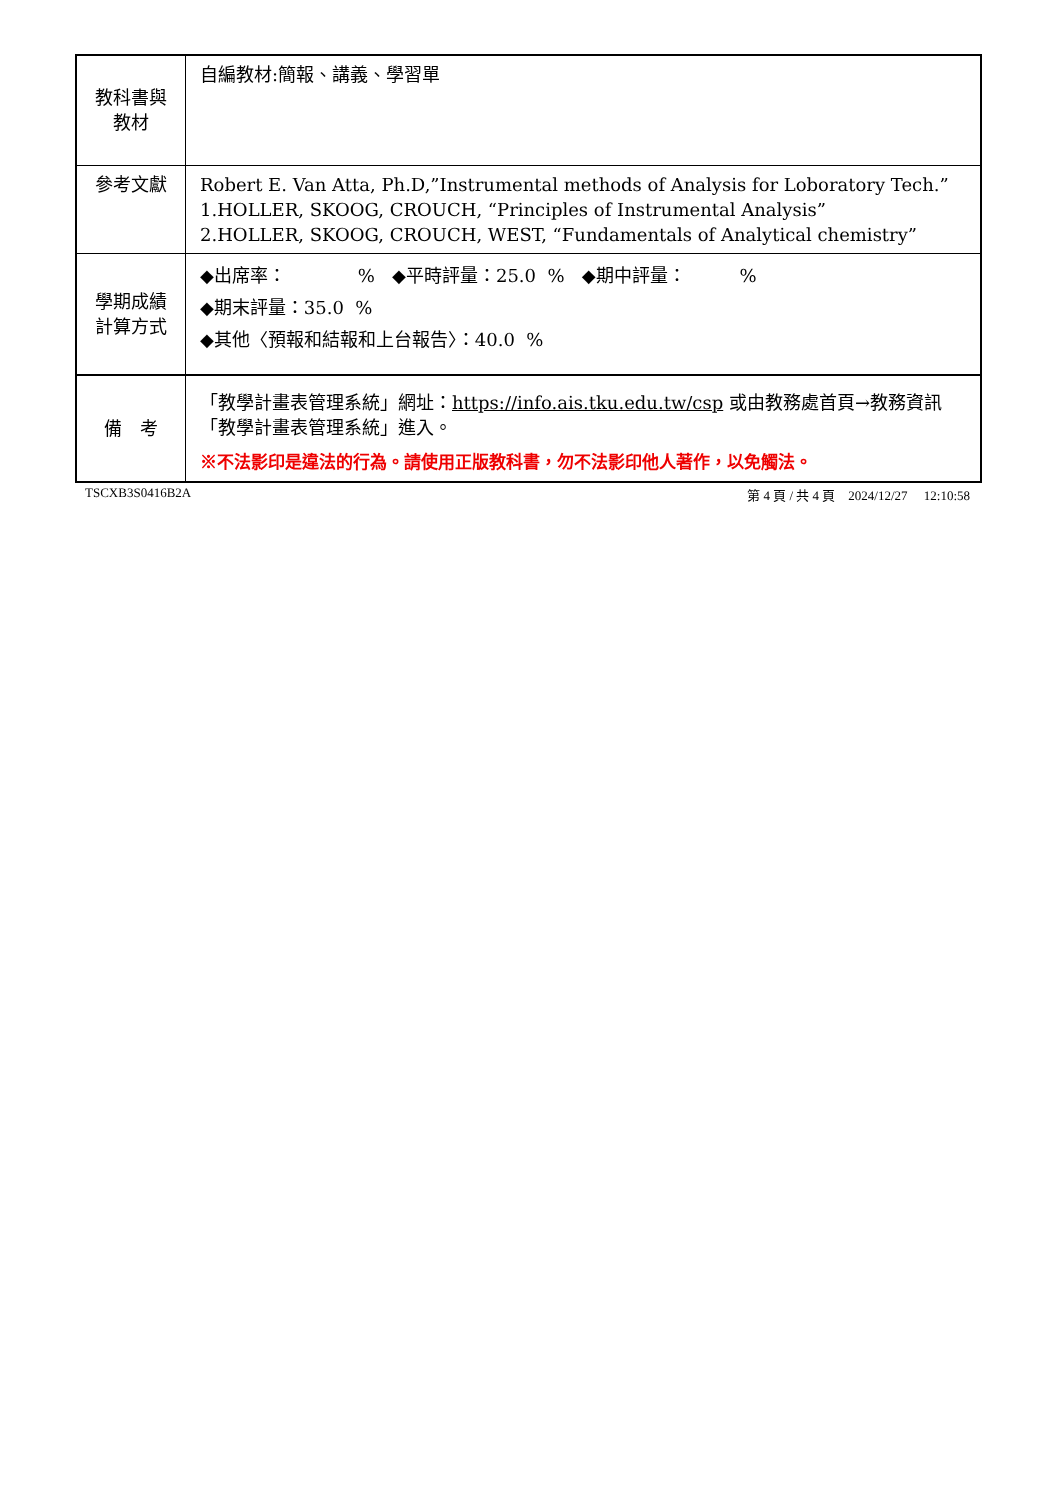| 教科書與 教材 | 自編教材:簡報、講義、學習單 |
| 參考文獻 | Robert E. Van Atta, Ph.D,”Instrumental methods of Analysis for Loboratory Tech.” 1.HOLLER, SKOOG, CROUCH, “Principles of Instrumental Analysis” 2.HOLLER, SKOOG, CROUCH, WEST, “Fundamentals of Analytical chemistry” |
| 學期成績 計算方式 | ◆出席率： % ◆平時評量：25.0 % ◆期中評量： % ◆期末評量：35.0 % ◆其他〈預報和結報和上台報告〉：40.0 % |
| 備 考 | 「教學計畫表管理系統」網址： https://info.ais.tku.edu.tw/csp 或由教務處首頁→教務資訊「教學計畫表管理系統」進入。 ※不法影印是違法的行為。請使用正版教科書，勿不法影印他人著作，以免觸法。 |
TSCXB3S0416B2A 第 4 頁 / 共 4 頁 2024/12/27 12:10:58